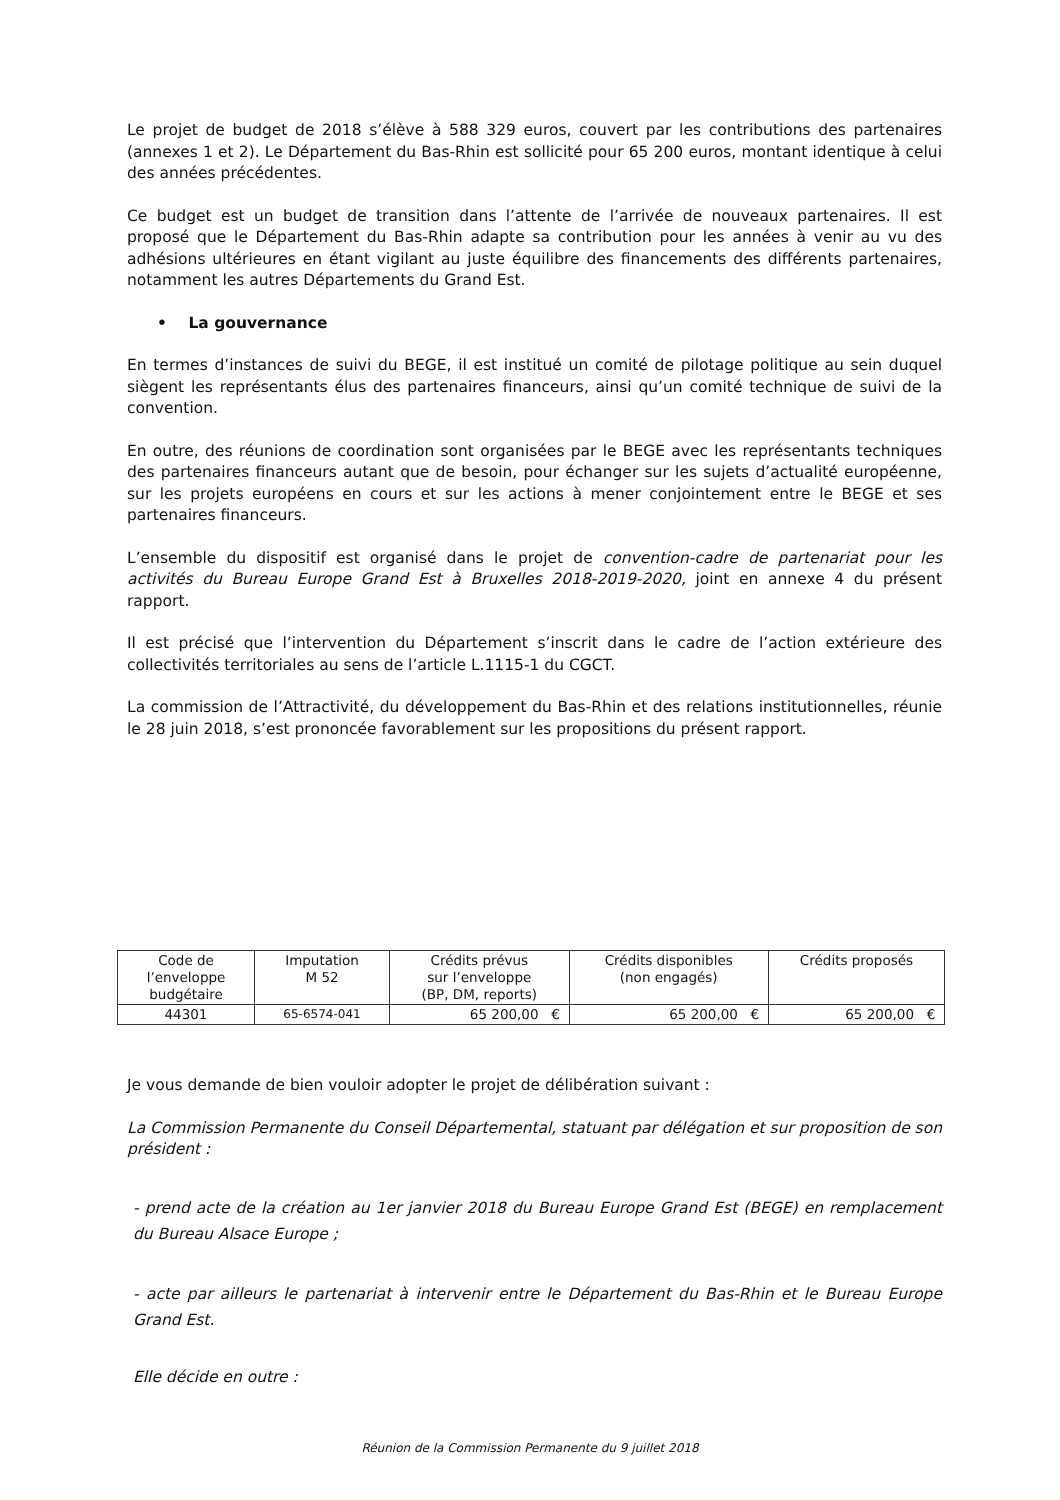Le projet de budget de 2018 s’élève à 588 329 euros, couvert par les contributions des partenaires (annexes 1 et 2). Le Département du Bas-Rhin est sollicité pour 65 200 euros, montant identique à celui des années précédentes.
Ce budget est un budget de transition dans l’attente de l’arrivée de nouveaux partenaires. Il est proposé que le Département du Bas-Rhin adapte sa contribution pour les années à venir au vu des adhésions ultérieures en étant vigilant au juste équilibre des financements des différents partenaires, notamment les autres Départements du Grand Est.
• La gouvernance
En termes d’instances de suivi du BEGE, il est institué un comité de pilotage politique au sein duquel siègent les représentants élus des partenaires financeurs, ainsi qu’un comité technique de suivi de la convention.
En outre, des réunions de coordination sont organisées par le BEGE avec les représentants techniques des partenaires financeurs autant que de besoin, pour échanger sur les sujets d’actualité européenne, sur les projets européens en cours et sur les actions à mener conjointement entre le BEGE et ses partenaires financeurs.
L’ensemble du dispositif est organisé dans le projet de convention-cadre de partenariat pour les activités du Bureau Europe Grand Est à Bruxelles 2018-2019-2020, joint en annexe 4 du présent rapport.
Il est précisé que l’intervention du Département s’inscrit dans le cadre de l’action extérieure des collectivités territoriales au sens de l’article L.1115-1 du CGCT.
La commission de l’Attractivité, du développement du Bas-Rhin et des relations institutionnelles, réunie le 28 juin 2018, s’est prononcée favorablement sur les propositions du présent rapport.
| Code de l’enveloppe budgétaire | Imputation M 52 | Crédits prévus sur l’enveloppe (BP, DM, reports) | | Crédits disponibles (non engagés) | | Crédits proposés | |
| 44301 | 65-6574-041 | 65 200,00 | € | 65 200,00 | € | 65 200,00 | € |
Je vous demande de bien vouloir adopter le projet de délibération suivant :
La Commission Permanente du Conseil Départemental, statuant par délégation et sur proposition de son président :
- prend acte de la création au 1er janvier 2018 du Bureau Europe Grand Est (BEGE) en remplacement du Bureau Alsace Europe ;
- acte par ailleurs le partenariat à intervenir entre le Département du Bas-Rhin et le Bureau Europe Grand Est.
Elle décide en outre :
Réunion de la Commission Permanente du 9 juillet 2018